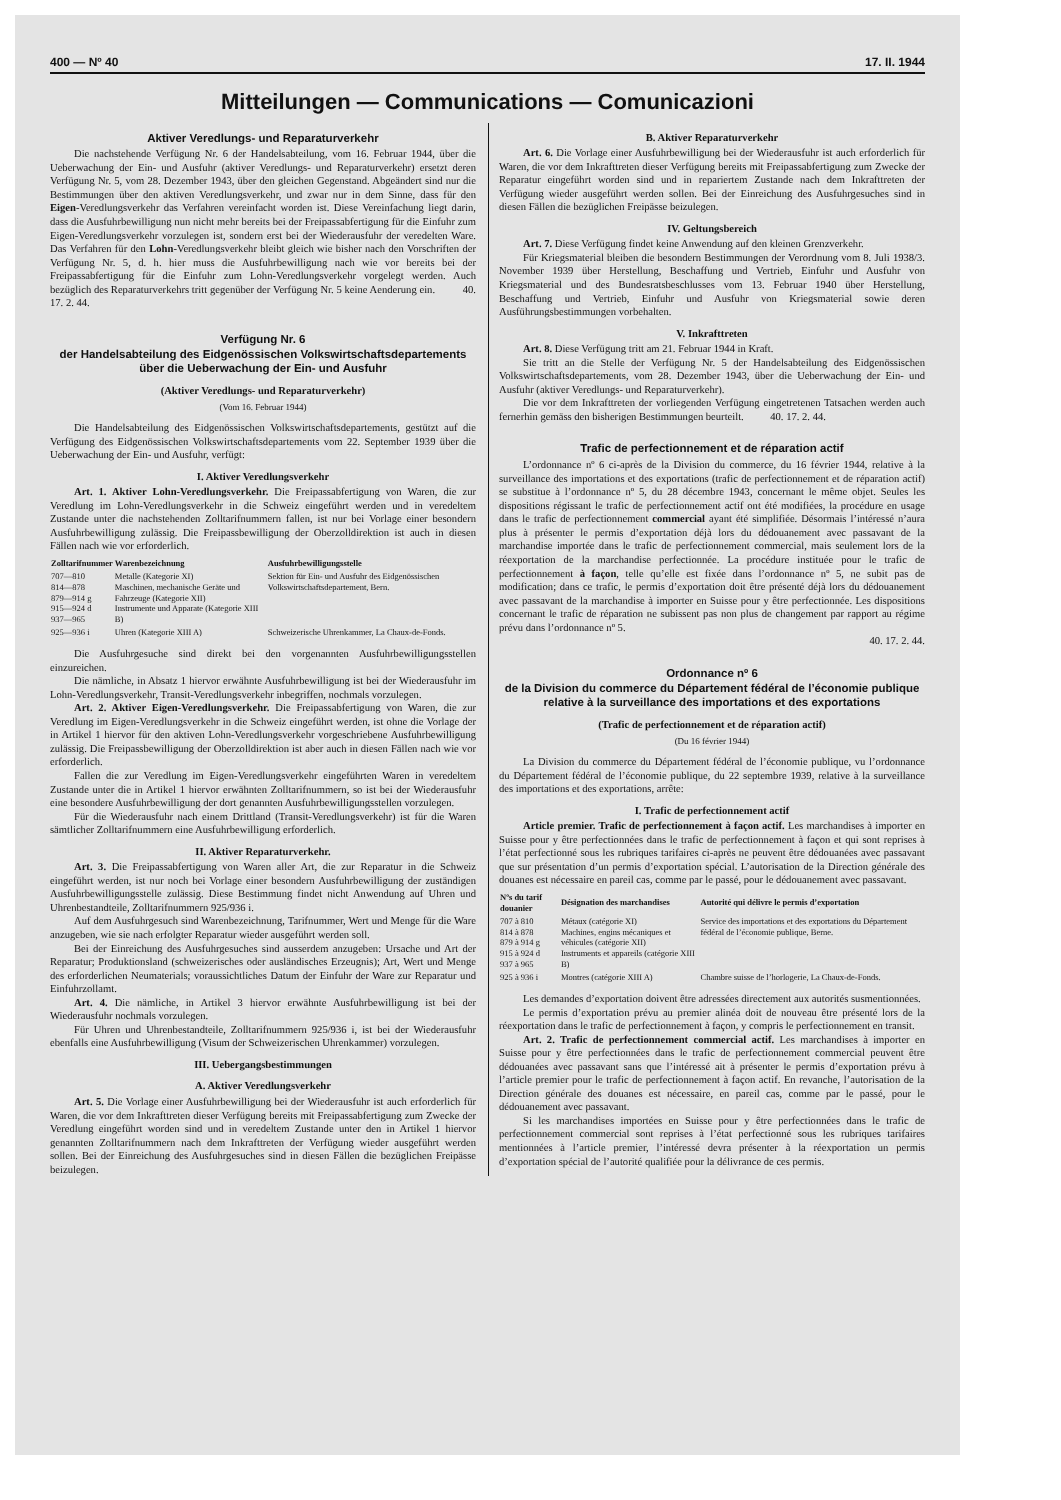400 — Nº 40 17. II. 1944
Mitteilungen — Communications — Comunicazioni
Aktiver Veredlungs- und Reparaturverkehr
Die nachstehende Verfügung Nr. 6 der Handelsabteilung, vom 16. Februar 1944, über die Ueberwachung der Ein- und Ausfuhr (aktiver Veredlungs- und Reparaturverkehr) ersetzt deren Verfügung Nr. 5, vom 28. Dezember 1943, über den gleichen Gegenstand. Abgeändert sind nur die Bestimmungen über den aktiven Veredlungsverkehr, und zwar nur in dem Sinne, dass für den Eigen-Veredlungsverkehr das Verfahren vereinfacht worden ist. Diese Vereinfachung liegt darin, dass die Ausfuhrbewilligung nun nicht mehr bereits bei der Freipassabfertigung für die Einfuhr zum Eigen-Veredlungsverkehr vorzulegen ist, sondern erst bei der Wiederausfuhr der veredelten Ware. Das Verfahren für den Lohn-Veredlungsverkehr bleibt gleich wie bisher nach den Vorschriften der Verfügung Nr. 5, d. h. hier muss die Ausfuhrbewilligung nach wie vor bereits bei der Freipassabfertigung für die Einfuhr zum Lohn-Veredlungsverkehr vorgelegt werden. Auch bezüglich des Reparaturverkehrs tritt gegenüber der Verfügung Nr. 5 keine Aenderung ein. 40. 17. 2. 44.
Verfügung Nr. 6
der Handelsabteilung des Eidgenössischen Volkswirtschaftsdepartements
über die Ueberwachung der Ein- und Ausfuhr
(Aktiver Veredlungs- und Reparaturverkehr)
(Vom 16. Februar 1944)
Die Handelsabteilung des Eidgenössischen Volkswirtschaftsdepartements, gestützt auf die Verfügung des Eidgenössischen Volkswirtschaftsdepartements vom 22. September 1939 über die Ueberwachung der Ein- und Ausfuhr, verfügt:
I. Aktiver Veredlungsverkehr
Art. 1. Aktiver Lohn-Veredlungsverkehr. Die Freipassabfertigung von Waren, die zur Veredlung im Lohn-Veredlungsverkehr in die Schweiz eingeführt werden und in veredeltem Zustande unter die nachstehenden Zolltarifnummern fallen, ist nur bei Vorlage einer besondern Ausfuhrbewilligung zulässig. Die Freipassbewilligung der Oberzolldirektion ist auch in diesen Fällen nach wie vor erforderlich.
| Zolltarifnummer | Warenbezeichnung | Ausfuhrbewilligungsstelle |
| --- | --- | --- |
| 707—810 814—878 879—914 g 915—924 d 937—965 | Metalle (Kategorie XI) Maschinen, mechanische Geräte und Fahrzeuge (Kategorie XII) Instrumente und Apparate (Kategorie XIII B) | Sektion für Ein- und Ausfuhr des Eidgenössischen Volkswirtschaftsdepartement, Bern. |
| 925—936 i | Uhren (Kategorie XIII A) | Schweizerische Uhrenkammer, La Chaux-de-Fonds. |
Die Ausfuhrgesuche sind direkt bei den vorgenannten Ausfuhrbewilligungsstellen einzureichen.
Die nämliche, in Absatz 1 hiervor erwähnte Ausfuhrbewilligung ist bei der Wiederausfuhr im Lohn-Veredlungsverkehr, Transit-Veredlungsverkehr inbegriffen, nochmals vorzulegen.
Art. 2. Aktiver Eigen-Veredlungsverkehr. Die Freipassabfertigung von Waren, die zur Veredlung im Eigen-Veredlungsverkehr in die Schweiz eingeführt werden, ist ohne die Vorlage der in Artikel 1 hiervor für den aktiven Lohn-Veredlungsverkehr vorgeschriebene Ausfuhrbewilligung zulässig. Die Freipassbewilligung der Oberzolldirektion ist aber auch in diesen Fällen nach wie vor erforderlich.
Fallen die zur Veredlung im Eigen-Veredlungsverkehr eingeführten Waren in veredeltem Zustande unter die in Artikel 1 hiervor erwähnten Zolltarifnummern, so ist bei der Wiederausfuhr eine besondere Ausfuhrbewilligung der dort genannten Ausfuhrbewilligungsstellen vorzulegen.
Für die Wiederausfuhr nach einem Drittland (Transit-Veredlungsverkehr) ist für die Waren sämtlicher Zolltarifnummern eine Ausfuhrbewilligung erforderlich.
II. Aktiver Reparaturverkehr.
Art. 3. Die Freipassabfertigung von Waren aller Art, die zur Reparatur in die Schweiz eingeführt werden, ist nur noch bei Vorlage einer besondern Ausfuhrbewilligung der zuständigen Ausfuhrbewilligungsstelle zulässig. Diese Bestimmung findet nicht Anwendung auf Uhren und Uhrenbestandteile, Zolltarifnummern 925/936 i.
Auf dem Ausfuhrgesuch sind Warenbezeichnung, Tarifnummer, Wert und Menge für die Ware anzugeben, wie sie nach erfolgter Reparatur wieder ausgeführt werden soll.
Bei der Einreichung des Ausfuhrgesuches sind ausserdem anzugeben: Ursache und Art der Reparatur; Produktionsland (schweizerisches oder ausländisches Erzeugnis); Art, Wert und Menge des erforderlichen Neumaterials; voraussichtliches Datum der Einfuhr der Ware zur Reparatur und Einfuhrzollamt.
Art. 4. Die nämliche, in Artikel 3 hiervor erwähnte Ausfuhrbewilligung ist bei der Wiederausfuhr nochmals vorzulegen.
Für Uhren und Uhrenbestandteile, Zolltarifnummern 925/936 i, ist bei der Wiederausfuhr ebenfalls eine Ausfuhrbewilligung (Visum der Schweizerischen Uhrenkammer) vorzulegen.
III. Uebergangsbestimmungen
A. Aktiver Veredlungsverkehr
Art. 5. Die Vorlage einer Ausfuhrbewilligung bei der Wiederausfuhr ist auch erforderlich für Waren, die vor dem Inkrafttreten dieser Verfügung bereits mit Freipassabfertigung zum Zwecke der Veredlung eingeführt worden sind und in veredeltem Zustande unter den in Artikel 1 hiervor genannten Zolltarifnummern nach dem Inkrafttreten der Verfügung wieder ausgeführt werden sollen. Bei der Einreichung des Ausfuhrgesuches sind in diesen Fällen die bezüglichen Freipässe beizulegen.
B. Aktiver Reparaturverkehr
Art. 6. Die Vorlage einer Ausfuhrbewilligung bei der Wiederausfuhr ist auch erforderlich für Waren, die vor dem Inkrafttreten dieser Verfügung bereits mit Freipassabfertigung zum Zwecke der Reparatur eingeführt worden sind und in repariertem Zustande nach dem Inkrafttreten der Verfügung wieder ausgeführt werden sollen. Bei der Einreichung des Ausfuhrgesuches sind in diesen Fällen die bezüglichen Freipässe beizulegen.
IV. Geltungsbereich
Art. 7. Diese Verfügung findet keine Anwendung auf den kleinen Grenzverkehr.
Für Kriegsmaterial bleiben die besondern Bestimmungen der Verordnung vom 8. Juli 1938/3. November 1939 über Herstellung, Beschaffung und Vertrieb, Einfuhr und Ausfuhr von Kriegsmaterial und des Bundesratsbeschlusses vom 13. Februar 1940 über Herstellung, Beschaffung und Vertrieb, Einfuhr und Ausfuhr von Kriegsmaterial sowie deren Ausführungsbestimmungen vorbehalten.
V. Inkrafttreten
Art. 8. Diese Verfügung tritt am 21. Februar 1944 in Kraft.
Sie tritt an die Stelle der Verfügung Nr. 5 der Handelsabteilung des Eidgenössischen Volkswirtschaftsdepartements, vom 28. Dezember 1943, über die Ueberwachung der Ein- und Ausfuhr (aktiver Veredlungs- und Reparaturverkehr).
Die vor dem Inkrafttreten der vorliegenden Verfügung eingetretenen Tatsachen werden auch fernerhin gemäss den bisherigen Bestimmungen beurteilt. 40. 17. 2. 44.
Trafic de perfectionnement et de réparation actif
L’ordonnance nº 6 ci-après de la Division du commerce, du 16 février 1944, relative à la surveillance des importations et des exportations (trafic de perfectionnement et de réparation actif) se substitue à l’ordonnance nº 5, du 28 décembre 1943, concernant le même objet. Seules les dispositions régissant le trafic de perfectionnement actif ont été modifiées, la procédure en usage dans le trafic de perfectionnement commercial ayant été simplifiée. Désormais l’intéressé n’aura plus à présenter le permis d’exportation déjà lors du dédouanement avec passavant de la marchandise importée dans le trafic de perfectionnement commercial, mais seulement lors de la réexportation de la marchandise perfectionnée. La procédure instituée pour le trafic de perfectionnement à façon, telle qu’elle est fixée dans l’ordonnance nº 5, ne subit pas de modification; dans ce trafic, le permis d’exportation doit être présenté déjà lors du dédouanement avec passavant de la marchandise à importer en Suisse pour y être perfectionnée. Les dispositions concernant le trafic de réparation ne subissent pas non plus de changement par rapport au régime prévu dans l’ordonnance nº 5.
40. 17. 2. 44.
Ordonnance nº 6
de la Division du commerce du Département fédéral de l’économie publique
relative à la surveillance des importations et des exportations
(Trafic de perfectionnement et de réparation actif)
(Du 16 février 1944)
La Division du commerce du Département fédéral de l’économie publique, vu l’ordonnance du Département fédéral de l’économie publique, du 22 septembre 1939, relative à la surveillance des importations et des exportations, arrête:
I. Trafic de perfectionnement actif
Article premier. Trafic de perfectionnement à façon actif. Les marchandises à importer en Suisse pour y être perfectionnées dans le trafic de perfectionnement à façon et qui sont reprises à l’état perfectionné sous les rubriques tarifaires ci-après ne peuvent être dédouanées avec passavant que sur présentation d’un permis d’exportation spécial. L’autorisation de la Direction générale des douanes est nécessaire en pareil cas, comme par le passé, pour le dédouanement avec passavant.
| Nºs du tarif douanier | Désignation des marchandises | Autorité qui délivre le permis d’exportation |
| --- | --- | --- |
| 707 à 810 814 à 878 879 à 914 g 915 à 924 d 937 à 965 | Métaux (catégorie XI) Machines, engins mécaniques et véhicules (catégorie XII) Instruments et appareils (catégorie XIII B) | Service des importations et des exportations du Département fédéral de l’économie publique, Berne. |
| 925 à 936 i | Montres (catégorie XIII A) | Chambre suisse de l’horlogerie, La Chaux-de-Fonds. |
Les demandes d’exportation doivent être adressées directement aux autorités susmentionnées.
Le permis d’exportation prévu au premier alinéa doit de nouveau être présenté lors de la réexportation dans le trafic de perfectionnement à façon, y compris le perfectionnement en transit.
Art. 2. Trafic de perfectionnement commercial actif. Les marchandises à importer en Suisse pour y être perfectionnées dans le trafic de perfectionnement commercial peuvent être dédouanées avec passavant sans que l’intéressé ait à présenter le permis d’exportation prévu à l’article premier pour le trafic de perfectionnement à façon actif. En revanche, l’autorisation de la Direction générale des douanes est nécessaire, en pareil cas, comme par le passé, pour le dédouanement avec passavant.
Si les marchandises importées en Suisse pour y être perfectionnées dans le trafic de perfectionnement commercial sont reprises à l’état perfectionné sous les rubriques tarifaires mentionnées à l’article premier, l’intéressé devra présenter à la réexportation un permis d’exportation spécial de l’autorité qualifiée pour la délivrance de ces permis.